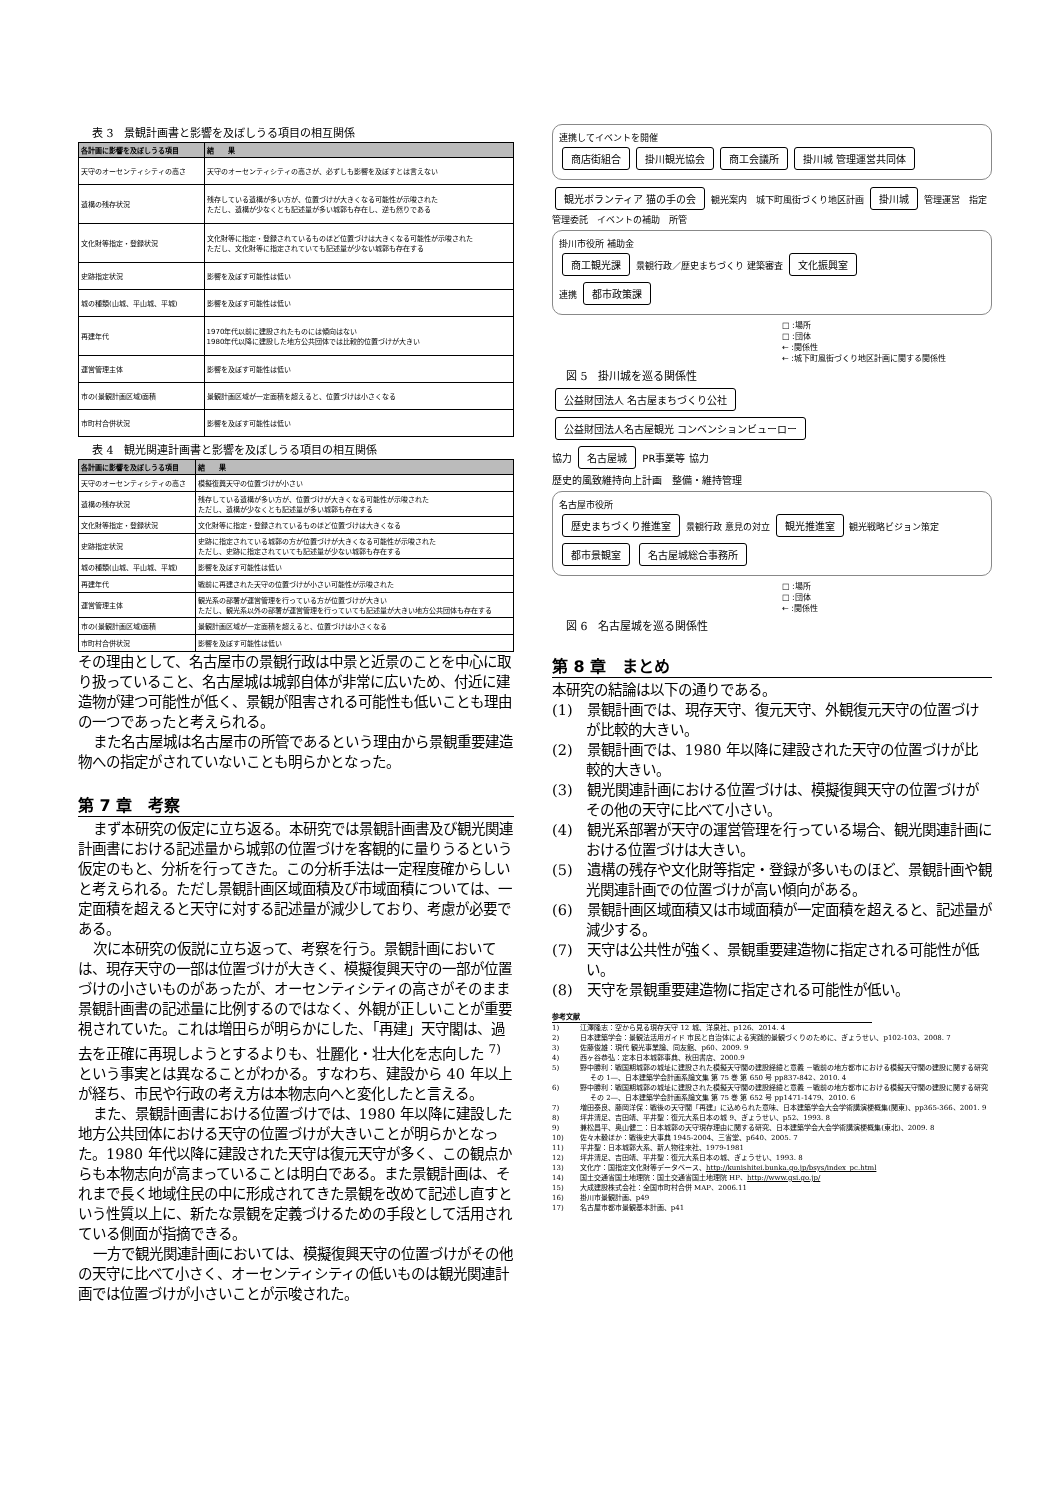表 3　景観計画書と影響を及ぼしうる項目の相互関係
| 各計画に影響を及ぼしうる項目 | 結 果 |
| --- | --- |
| 天守のオーセンティシティの高さ | 天守のオーセンティシティの高さが、必ずしも影響を及ぼすとは言えない |
| 遺構の残存状況 | 残存している遺構が多い方が、位置づけが大きくなる可能性が示唆された ただし、遺構が少なくとも記述量が多い城郭も存在し、逆も然りである |
| 文化財等指定・登録状況 | 文化財等に指定・登録されているものほど位置づけは大きくなる可能性が示唆された ただし、文化財等に指定されていても記述量が少ない城郭も存在する |
| 史跡指定状況 | 影響を及ぼす可能性は低い |
| 城の種類(山城、平山城、平城) | 影響を及ぼす可能性は低い |
| 再建年代 | 1970年代以前に建設されたものには傾向はない 1980年代以降に建設した地方公共団体では比較的位置づけが大きい |
| 運営管理主体 | 影響を及ぼす可能性は低い |
| 市の(景観計画区域)面積 | 景観計画区域が一定面積を超えると、位置づけは小さくなる |
| 市町村合併状況 | 影響を及ぼす可能性は低い |
表 4　観光関連計画書と影響を及ぼしうる項目の相互関係
| 各計画に影響を及ぼしうる項目 | 結 果 |
| --- | --- |
| 天守のオーセンティシティの高さ | 模擬復興天守の位置づけが小さい |
| 遺構の残存状況 | 残存している遺構が多い方が、位置づけが大きくなる可能性が示唆された ただし、遺構が少なくとも記述量が多い城郭も存在する |
| 文化財等指定・登録状況 | 文化財等に指定・登録されているものほど位置づけは大きくなる |
| 史跡指定状況 | 史跡に指定されている城郭の方が位置づけが大きくなる可能性が示唆された ただし、史跡に指定されていても記述量が少ない城郭も存在する |
| 城の種類(山城、平山城、平城) | 影響を及ぼす可能性は低い |
| 再建年代 | 戦前に再建された天守の位置づけが小さい可能性が示唆された |
| 運営管理主体 | 観光系の部署が運営管理を行っている方が位置づけが大きい ただし、観光系以外の部署が運営管理を行っていても記述量が大きい地方公共団体も存在する |
| 市の(景観計画区域)面積 | 景観計画区域が一定面積を超えると、位置づけは小さくなる |
| 市町村合併状況 | 影響を及ぼす可能性は低い |
その理由として、名古屋市の景観行政は中景と近景のことを中心に取り扱っていること、名古屋城は城郭自体が非常に広いため、付近に建造物が建つ可能性が低く、景観が阻害される可能性も低いことも理由の一つであったと考えられる。
また名古屋城は名古屋市の所管であるという理由から景観重要建造物への指定がされていないことも明らかとなった。
第 7 章　考察
まず本研究の仮定に立ち返る。本研究では景観計画書及び観光関連計画書における記述量から城郭の位置づけを客観的に量りうるという仮定のもと、分析を行ってきた。この分析手法は一定程度確からしいと考えられる。ただし景観計画区域面積及び市域面積については、一定面積を超えると天守に対する記述量が減少しており、考慮が必要である。
次に本研究の仮説に立ち返って、考察を行う。景観計画においては、現存天守の一部は位置づけが大きく、模擬復興天守の一部が位置づけの小さいものがあったが、オーセンティシティの高さがそのまま景観計画書の記述量に比例するのではなく、外観が正しいことが重要視されていた。これは増田らが明らかにした、「再建」天守閣は、過去を正確に再現しようとするよりも、壮麗化・壮大化を志向した <sup>7)</sup>という事実とは異なることがわかる。すなわち、建設から 40 年以上が経ち、市民や行政の考え方は本物志向へと変化したと言える。
また、景観計画書における位置づけでは、1980 年以降に建設した地方公共団体における天守の位置づけが大きいことが明らかとなった。1980 年代以降に建設された天守は復元天守が多く、この観点からも本物志向が高まっていることは明白である。また景観計画は、それまで長く地域住民の中に形成されてきた景観を改めて記述し直すという性質以上に、新たな景観を定義づけるための手段として活用されている側面が指摘できる。
一方で観光関連計画においては、模擬復興天守の位置づけがその他の天守に比べて小さく、オーセンティシティの低いものは観光関連計画では位置づけが小さいことが示唆された。
連携してイベントを開催
商店街組合 掛川観光協会 商工会議所 掛川城 管理運営共同体
観光ボランティア 猫の手の会 観光案内　城下町風街づくり地区計画 掛川城 管理運営　指定管理委託　イベントの補助　所管
掛川市役所 補助金
商工観光課 景観行政／歴史まちづくり 建築審査 文化振興室
連携 都市政策課
□ :場所
□ :団体
← :関係性
← :城下町風街づくり地区計画に関する関係性
図 5　掛川城を巡る関係性
公益財団法人 名古屋まちづくり公社 公益財団法人名古屋観光 コンベンションビューロー
協力 名古屋城 PR事業等 協力
歴史的風致維持向上計画　整備・維持管理
名古屋市役所
歴史まちづくり推進室 景観行政 意見の対立 観光推進室 観光戦略ビジョン策定
都市景観室 名古屋城総合事務所
□ :場所
□ :団体
← :関係性
図 6　名古屋城を巡る関係性
第 8 章　まとめ
本研究の結論は以下の通りである。
(1)　景観計画では、現存天守、復元天守、外観復元天守の位置づけが比較的大きい。
(2)　景観計画では、1980 年以降に建設された天守の位置づけが比較的大きい。
(3)　観光関連計画における位置づけは、模擬復興天守の位置づけがその他の天守に比べて小さい。
(4)　観光系部署が天守の運営管理を行っている場合、観光関連計画における位置づけは大きい。
(5)　遺構の残存や文化財等指定・登録が多いものほど、景観計画や観光関連計画での位置づけが高い傾向がある。
(6)　景観計画区域面積又は市域面積が一定面積を超えると、記述量が減少する。
(7)　天守は公共性が強く、景観重要建造物に指定される可能性が低い。
(8)　天守を景観重要建造物に指定される可能性が低い。
参考文献
1)　　　江澤隆志：空から見る現存天守 12 城、洋泉社、p126、2014. 4
2)　　　日本建築学会：景観法活用ガイド 市民と自治体による実践的景観づくりのために、ぎょうせい、p102-103、2008. 7
3)　　　佐藤俊雄：現代 観光事業論、同友館、p60、2009. 9
4)　　　西ヶ谷恭弘：定本日本城郭事典、秋田書店、2000.9
5)　　　野中勝利：戦国期城郭の城址に建設された模擬天守閣の建設経緯と意義 －戦前の地方都市における模擬天守閣の建設に関する研究 その 1―、日本建築学会計画系論文集 第 75 巻 第 650 号 pp837-842、2010. 4
6)　　　野中勝利：戦国期城郭の城址に建設された模擬天守閣の建設経緯と意義 －戦前の地方都市における模擬天守閣の建設に関する研究 その 2―、日本建築学会計画系論文集 第 75 巻 第 652 号 pp1471-1479、2010. 6
7)　　　増田泰良、藤岡洋保：戦後の天守閣「再建」に込められた意味、日本建築学会大会学術講演梗概集(関東)、pp365-366、2001. 9
8)　　　坪井清足、吉田靖、平井聖：復元大系日本の城 9、ぎょうせい、p52、1993. 8
9)　　　兼松昌平、奥山健二：日本城郭の天守現存理由に関する研究、日本建築学会大会学術講演梗概集(東北)、2009. 8
10)　　 佐々木毅ほか：戦後史大事典 1945-2004、三省堂、p640、2005. 7
11)　　 平井聖：日本城郭大系、新人物往来社、1979-1981
12)　　 坪井清足、吉田靖、平井聖：復元大系日本の城、ぎょうせい、1993. 8
13)　　 文化庁：国指定文化財等データベース、http://kunishitei.bunka.go.jp/bsys/index_pc.html
14)　　 国土交通省国土地理院：国土交通省国土地理院 HP、http://www.gsi.go.jp/
15)　　 大成建設株式会社：全国市町村合併 MAP、2006.11
16)　　 掛川市景観計画、p49
17)　　 名古屋市都市景観基本計画、p41